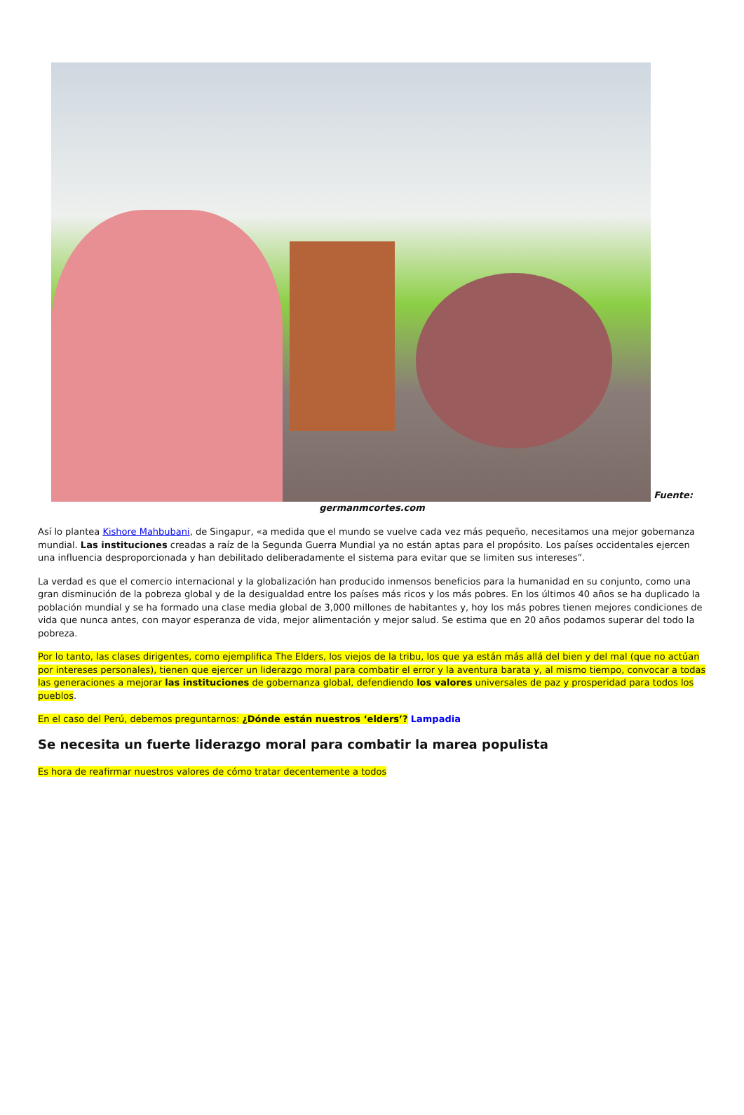Fuente:
germanmcortes.com
Así lo plantea Kishore Mahbubani, de Singapur, «a medida que el mundo se vuelve cada vez más pequeño, necesitamos una mejor gobernanza mundial. Las instituciones creadas a raíz de la Segunda Guerra Mundial ya no están aptas para el propósito. Los países occidentales ejercen una influencia desproporcionada y han debilitado deliberadamente el sistema para evitar que se limiten sus intereses”.
La verdad es que el comercio internacional y la globalización han producido inmensos beneficios para la humanidad en su conjunto, como una gran disminución de la pobreza global y de la desigualdad entre los países más ricos y los más pobres. En los últimos 40 años se ha duplicado la población mundial y se ha formado una clase media global de 3,000 millones de habitantes y, hoy los más pobres tienen mejores condiciones de vida que nunca antes, con mayor esperanza de vida, mejor alimentación y mejor salud. Se estima que en 20 años podamos superar del todo la pobreza.
Por lo tanto, las clases dirigentes, como ejemplifica The Elders, los viejos de la tribu, los que ya están más allá del bien y del mal (que no actúan por intereses personales), tienen que ejercer un liderazgo moral para combatir el error y la aventura barata y, al mismo tiempo, convocar a todas las generaciones a mejorar las instituciones de gobernanza global, defendiendo los valores universales de paz y prosperidad para todos los pueblos.
En el caso del Perú, debemos preguntarnos: ¿Dónde están nuestros ‘elders’? Lampadia
Se necesita un fuerte liderazgo moral para combatir la marea populista
Es hora de reafirmar nuestros valores de cómo tratar decentemente a todos